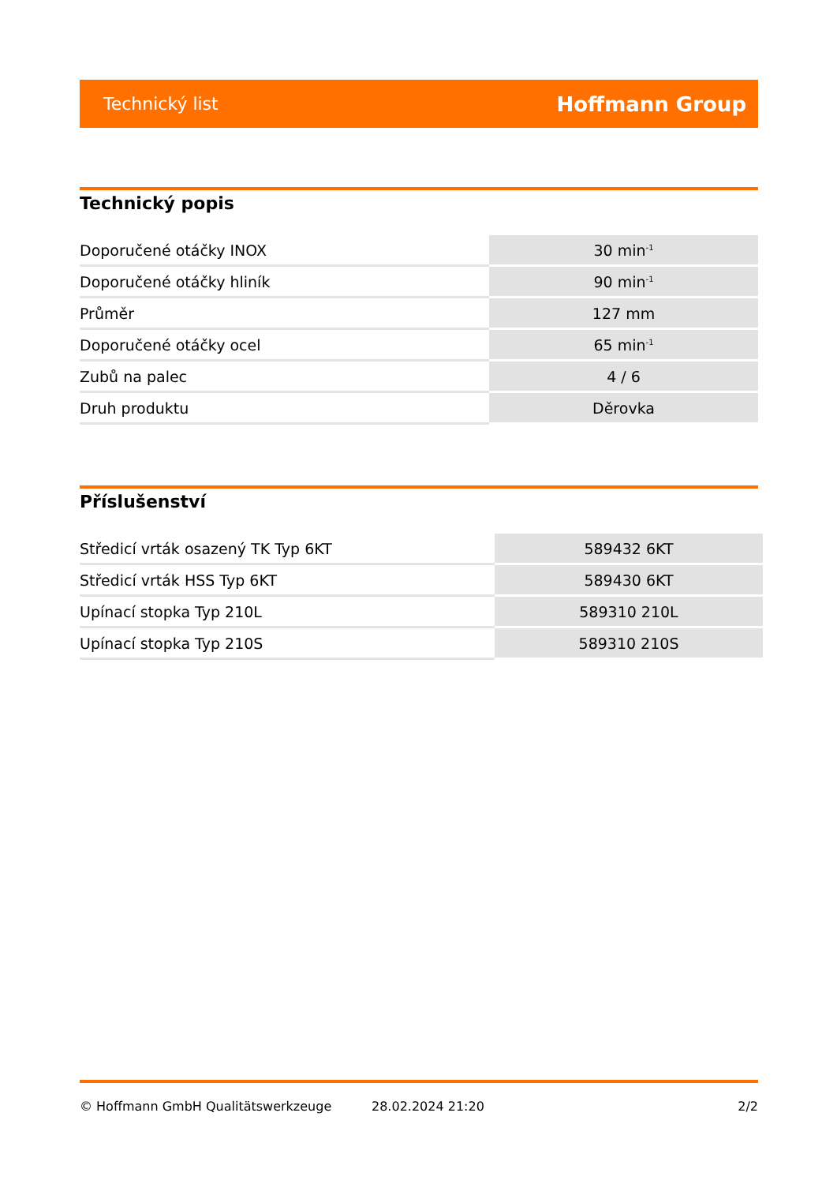Technický list Hoffmann Group
Technický popis
| Doporučené otáčky INOX | 30 min<sup>-1</sup> |
| Doporučené otáčky hliník | 90 min<sup>-1</sup> |
| Průměr | 127 mm |
| Doporučené otáčky ocel | 65 min<sup>-1</sup> |
| Zubů na palec | 4 / 6 |
| Druh produktu | Děrovka |
Příslušenství
| Středicí vrták osazený TK Typ 6KT | 589432 6KT |
| Středicí vrták HSS Typ 6KT | 589430 6KT |
| Upínací stopka Typ 210L | 589310 210L |
| Upínací stopka Typ 210S | 589310 210S |
© Hoffmann GmbH Qualitätswerkzeuge 28.02.2024 21:20 2/2